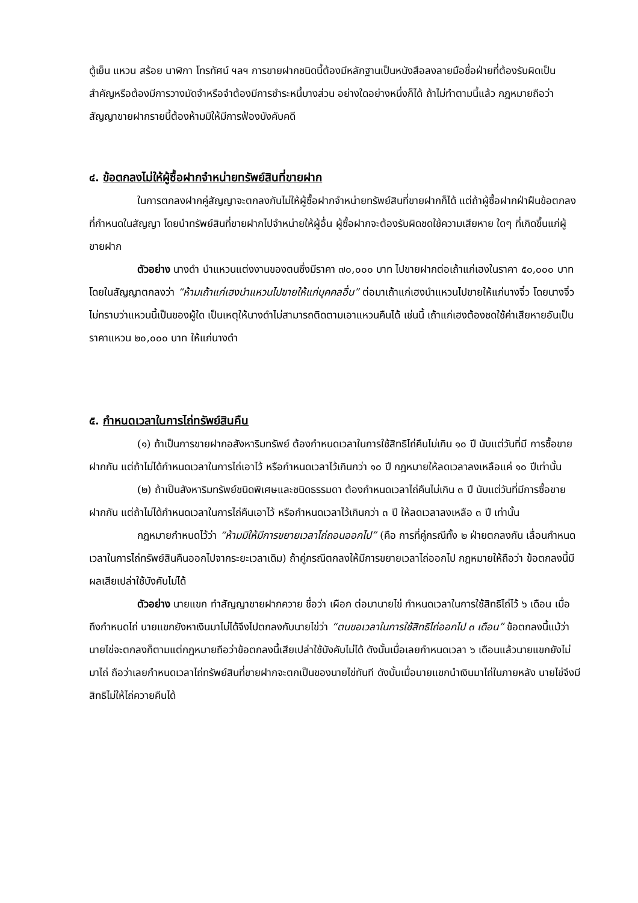ตู้เย็น แหวน สร้อย นาฬิกา โทรทัศน์ ฯลฯ การขายฝากชนิดนี้ต้องมีหลักฐานเป็นหนังสือลงลายมือชื่อฝ่ายที่ต้องรับผิดเป็นสำคัญหรือต้องมีการวางมัดจำหรือจำต้องมีการชำระหนี้บางส่วน อย่างใดอย่างหนึ่งก็ได้ ถ้าไม่ทำตามนี้แล้ว กฎหมายถือว่า สัญญาขายฝากรายนี้ต้องห้ามมิให้มีการฟ้องบังคับคดี
๔. ข้อตกลงไม่ให้ผู้ซื้อฝากจำหน่ายทรัพย์สินที่ขายฝาก
ในการตกลงฝากคู่สัญญาจะตกลงกันไม่ให้ผู้ซื้อฝากจำหน่ายทรัพย์สินที่ขายฝากก็ได้ แต่ถ้าผู้ซื้อฝากฝ่าฝืนข้อตกลงที่กำหนดในสัญญา โดยนำทรัพย์สินที่ขายฝากไปจำหน่ายให้ผู้อื่น ผู้ซื้อฝากจะต้องรับผิดชดใช้ความเสียหาย ใดๆ ที่เกิดขึ้นแก่ผู้ขายฝาก
ตัวอย่าง นางดำ นำแหวนแต่งงานของตนซึ่งมีราคา ๗๐,๐๐๐ บาท ไปขายฝากต่อเถ้าแก่เฮงในราคา ๕๐,๐๐๐ บาท โดยในสัญญาตกลงว่า “ห้ามเถ้าแก่เฮงนำแหวนไปขายให้แก่บุคคลอื่น” ต่อมาเถ้าแก่เฮงนำแหวนไปขายให้แก่นางจิ๋ว โดยนางจิ๋วไม่ทราบว่าแหวนนี้เป็นของผู้ใด เป็นเหตุให้นางดำไม่สามารถติดตามเอาแหวนคืนได้ เช่นนี้ เถ้าแก่เฮงต้องชดใช้ค่าเสียหายอันเป็นราคาแหวน ๒๐,๐๐๐ บาท ให้แก่นางดำ
๕. กำหนดเวลาในการไถ่ทรัพย์สินคืน
(๑) ถ้าเป็นการขายฝากอสังหาริมทรัพย์ ต้องกำหนดเวลาในการใช้สิทธิไถ่คืนไม่เกิน ๑๐ ปี นับแต่วันที่มี การซื้อขายฝากกัน แต่ถ้าไม่ได้กำหนดเวลาในการไถ่เอาไว้ หรือกำหนดเวลาไว้เกินกว่า ๑๐ ปี กฎหมายให้ลดเวลาลงเหลือแค่ ๑๐ ปีเท่านั้น
(๒) ถ้าเป็นสังหาริมทรัพย์ชนิดพิเศษและชนิดธรรมดา ต้องกำหนดเวลาไถ่คืนไม่เกิน ๓ ปี นับแต่วันที่มีการซื้อขายฝากกัน แต่ถ้าไม่ได้กำหนดเวลาในการไถ่คืนเอาไว้ หรือกำหนดเวลาไว้เกินกว่า ๓ ปี ให้ลดเวลาลงเหลือ ๓ ปี เท่านั้น
กฎหมายกำหนดไว้ว่า “ห้ามมิให้มีการขยายเวลาไถ่ถอนออกไป” (คือ การที่คู่กรณีทั้ง ๒ ฝ่ายตกลงกัน เลื่อนกำหนดเวลาในการไถ่ทรัพย์สินคืนออกไปจากระยะเวลาเดิม) ถ้าคู่กรณีตกลงให้มีการขยายเวลาไถ่ออกไป กฎหมายให้ถือว่า ข้อตกลงนี้มีผลเสียเปล่าใช้บังคับไม่ได้
ตัวอย่าง นายแขก ทำสัญญาขายฝากควาย ชื่อว่า เผือก ต่อมานายไข่ กำหนดเวลาในการใช้สิทธิไถ่ไว้ ๖ เดือน เมื่อถึงกำหนดไถ่ นายแขกยังหาเงินมาไม่ได้จึงไปตกลงกับนายไข่ว่า “ตนขอเวลาในการใช้สิทธิไถ่ออกไป ๓ เดือน” ข้อตกลงนี้แม้ว่านายไข่จะตกลงก็ตามแต่กฎหมายถือว่าข้อตกลงนี้เสียเปล่าใช้บังคับไม่ได้ ดังนั้นเมื่อเลยกำหนดเวลา ๖ เดือนแล้วนายแขกยังไม่มาไถ่ ถือว่าเลยกำหนดเวลาไถ่ทรัพย์สินที่ขายฝากจะตกเป็นของนายไข่ทันที ดังนั้นเมื่อนายแขกนำเงินมาไถ่ในภายหลัง นายไข่จึงมีสิทธิไม่ให้ไถ่ควายคืนได้